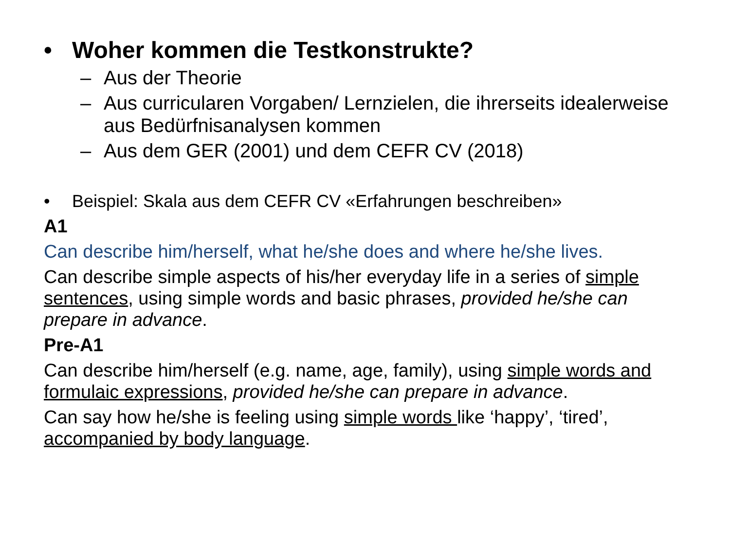• Woher kommen die Testkonstrukte?
– Aus der Theorie
– Aus curricularen Vorgaben/ Lernzielen, die ihrerseits idealerweise aus Bedürfnisanalysen kommen
– Aus dem GER (2001) und dem CEFR CV (2018)
• Beispiel: Skala aus dem CEFR CV «Erfahrungen beschreiben»
A1
Can describe him/herself, what he/she does and where he/she lives.
Can describe simple aspects of his/her everyday life in a series of simple sentences, using simple words and basic phrases, provided he/she can prepare in advance.
Pre-A1
Can describe him/herself (e.g. name, age, family), using simple words and formulaic expressions, provided he/she can prepare in advance.
Can say how he/she is feeling using simple words like ‘happy’, ‘tired’, accompanied by body language.